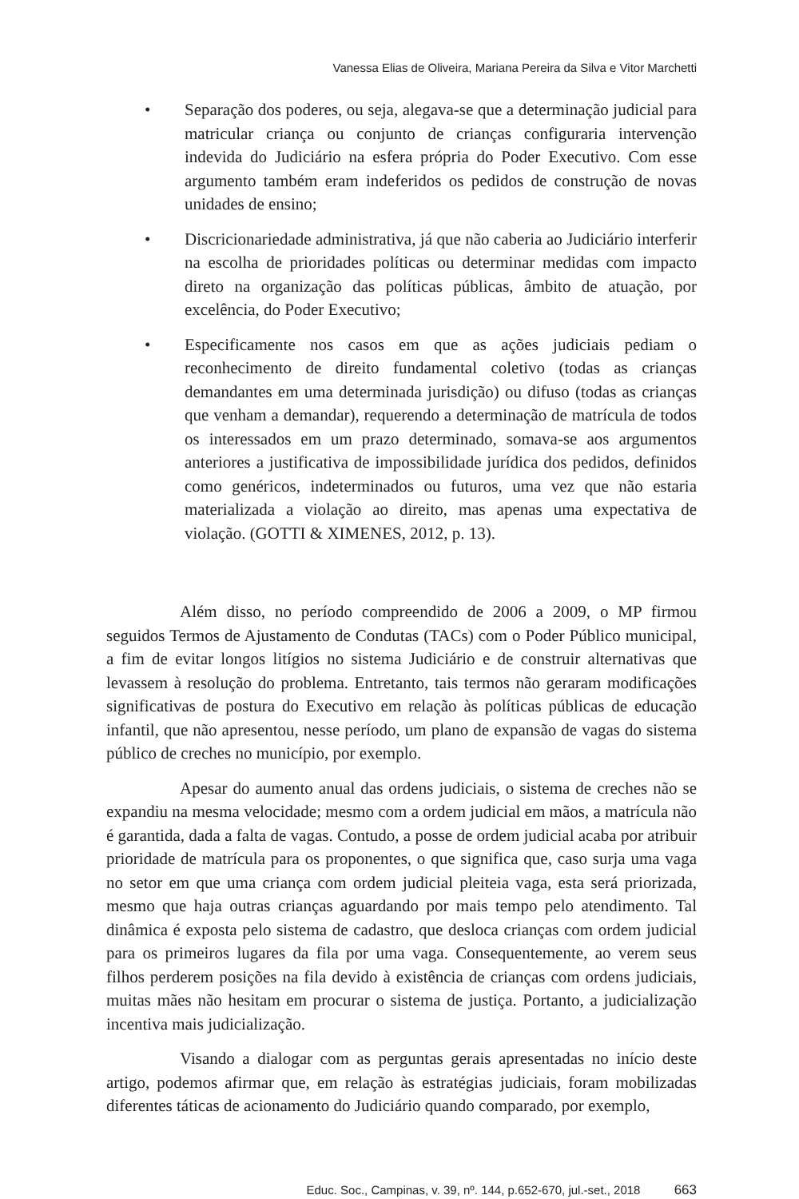Vanessa Elias de Oliveira, Mariana Pereira da Silva e Vitor Marchetti
• Separação dos poderes, ou seja, alegava-se que a determinação judicial para matricular criança ou conjunto de crianças configuraria intervenção indevida do Judiciário na esfera própria do Poder Executivo. Com esse argumento também eram indeferidos os pedidos de construção de novas unidades de ensino;
• Discricionariedade administrativa, já que não caberia ao Judiciário interferir na escolha de prioridades políticas ou determinar medidas com impacto direto na organização das políticas públicas, âmbito de atuação, por excelência, do Poder Executivo;
• Especificamente nos casos em que as ações judiciais pediam o reconhecimento de direito fundamental coletivo (todas as crianças demandantes em uma determinada jurisdição) ou difuso (todas as crianças que venham a demandar), requerendo a determinação de matrícula de todos os interessados em um prazo determinado, somava-se aos argumentos anteriores a justificativa de impossibilidade jurídica dos pedidos, definidos como genéricos, indeterminados ou futuros, uma vez que não estaria materializada a violação ao direito, mas apenas uma expectativa de violação. (GOTTI & XIMENES, 2012, p. 13).
Além disso, no período compreendido de 2006 a 2009, o MP firmou seguidos Termos de Ajustamento de Condutas (TACs) com o Poder Público municipal, a fim de evitar longos litígios no sistema Judiciário e de construir alternativas que levassem à resolução do problema. Entretanto, tais termos não geraram modificações significativas de postura do Executivo em relação às políticas públicas de educação infantil, que não apresentou, nesse período, um plano de expansão de vagas do sistema público de creches no município, por exemplo.
Apesar do aumento anual das ordens judiciais, o sistema de creches não se expandiu na mesma velocidade; mesmo com a ordem judicial em mãos, a matrícula não é garantida, dada a falta de vagas. Contudo, a posse de ordem judicial acaba por atribuir prioridade de matrícula para os proponentes, o que significa que, caso surja uma vaga no setor em que uma criança com ordem judicial pleiteia vaga, esta será priorizada, mesmo que haja outras crianças aguardando por mais tempo pelo atendimento. Tal dinâmica é exposta pelo sistema de cadastro, que desloca crianças com ordem judicial para os primeiros lugares da fila por uma vaga. Consequentemente, ao verem seus filhos perderem posições na fila devido à existência de crianças com ordens judiciais, muitas mães não hesitam em procurar o sistema de justiça. Portanto, a judicialização incentiva mais judicialização.
Visando a dialogar com as perguntas gerais apresentadas no início deste artigo, podemos afirmar que, em relação às estratégias judiciais, foram mobilizadas diferentes táticas de acionamento do Judiciário quando comparado, por exemplo,
Educ. Soc., Campinas, v. 39, nº. 144, p.652-670, jul.-set., 2018 663